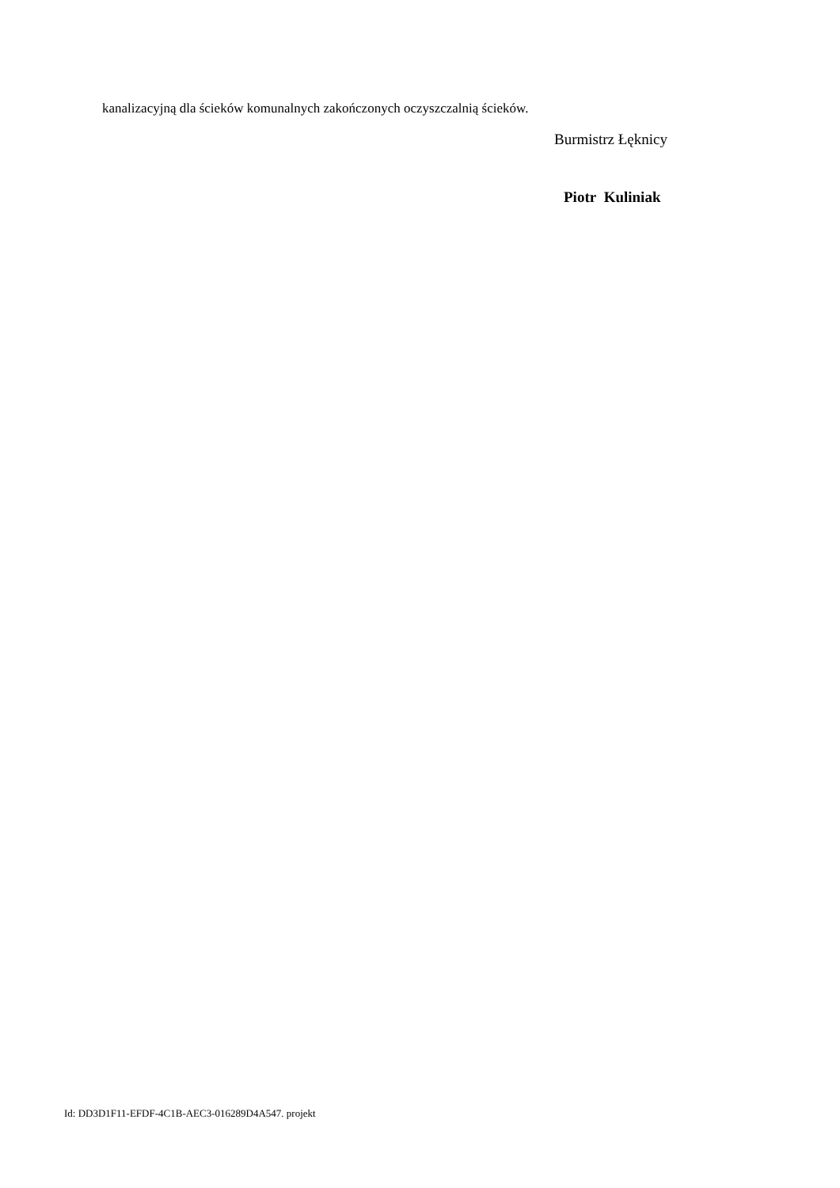kanalizacyjną dla ścieków komunalnych zakończonych oczyszczalnią ścieków.
Burmistrz Łęknicy
Piotr Kuliniak
Id: DD3D1F11-EFDF-4C1B-AEC3-016289D4A547. projekt